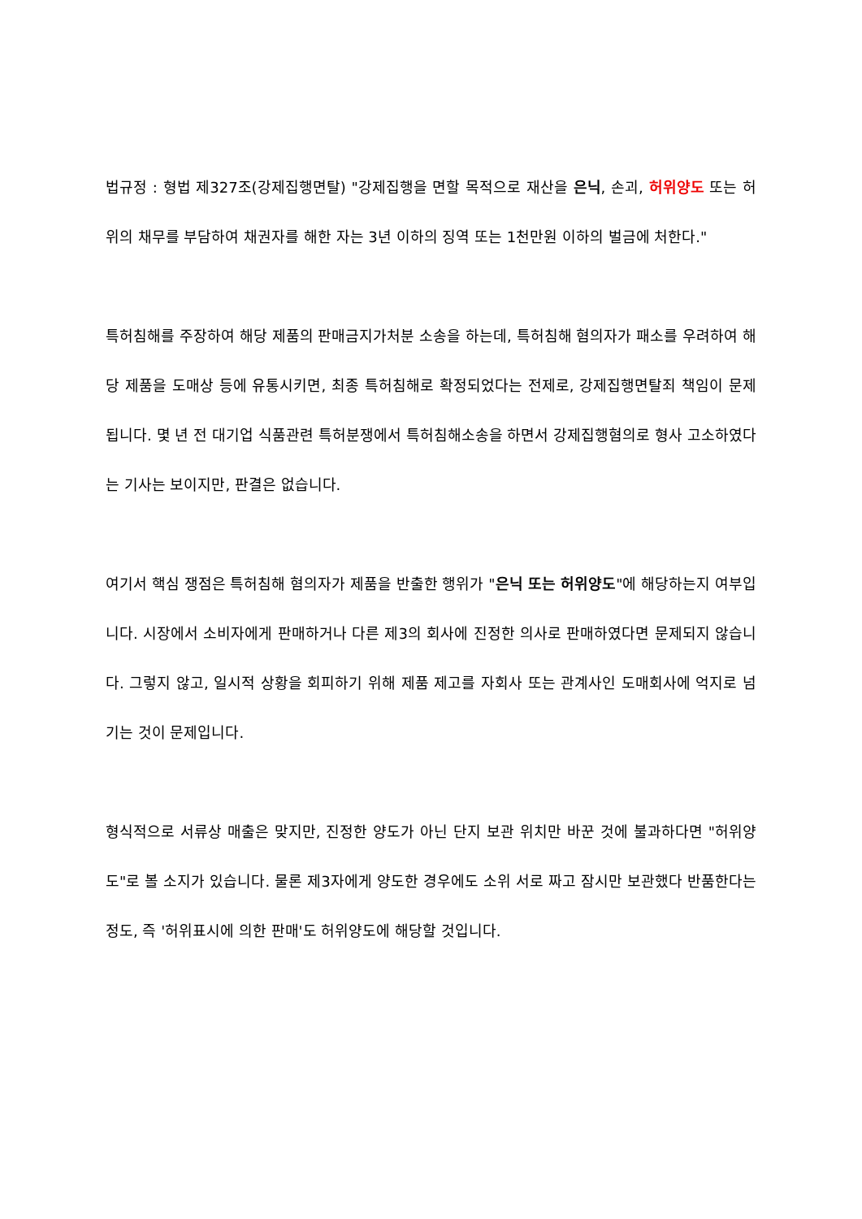법규정 : 형법 제327조(강제집행면탈) "강제집행을 면할 목적으로 재산을 은닉, 손괴, 허위양도 또는 허위의 채무를 부담하여 채권자를 해한 자는 3년 이하의 징역 또는 1천만원 이하의 벌금에 처한다."
특허침해를 주장하여 해당 제품의 판매금지가처분 소송을 하는데, 특허침해 혐의자가 패소를 우려하여 해당 제품을 도매상 등에 유통시키면, 최종 특허침해로 확정되었다는 전제로, 강제집행면탈죄 책임이 문제됩니다. 몇 년 전 대기업 식품관련 특허분쟁에서 특허침해소송을 하면서 강제집행혐의로 형사 고소하였다는 기사는 보이지만, 판결은 없습니다.
여기서 핵심 쟁점은 특허침해 혐의자가 제품을 반출한 행위가 "은닉 또는 허위양도"에 해당하는지 여부입니다. 시장에서 소비자에게 판매하거나 다른 제3의 회사에 진정한 의사로 판매하였다면 문제되지 않습니다. 그렇지 않고, 일시적 상황을 회피하기 위해 제품 제고를 자회사 또는 관계사인 도매회사에 억지로 넘기는 것이 문제입니다.
형식적으로 서류상 매출은 맞지만, 진정한 양도가 아닌 단지 보관 위치만 바꾼 것에 불과하다면 "허위양도"로 볼 소지가 있습니다. 물론 제3자에게 양도한 경우에도 소위 서로 짜고 잠시만 보관했다 반품한다는 정도, 즉 '허위표시에 의한 판매'도 허위양도에 해당할 것입니다.